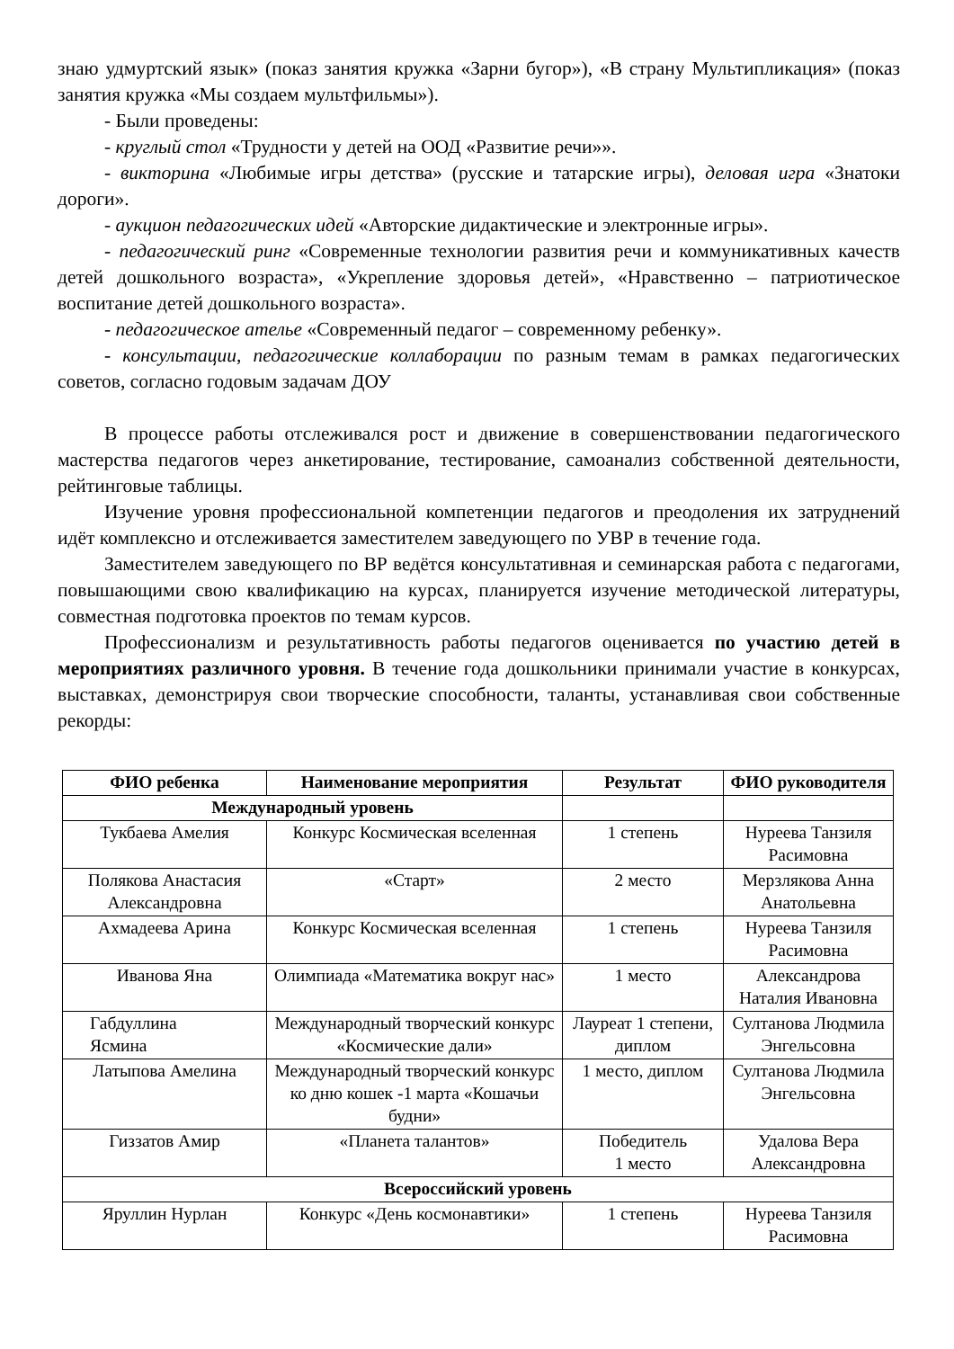знаю удмуртский язык» (показ занятия кружка «Зарни бугор»), «В страну Мультипликация» (показ занятия кружка «Мы создаем мультфильмы»).
- Были проведены:
- круглый стол «Трудности у детей на ООД «Развитие речи»».
- викторина «Любимые игры детства» (русские и татарские игры), деловая игра «Знатоки дороги».
- аукцион педагогических идей «Авторские дидактические и электронные игры».
- педагогический ринг «Современные технологии развития речи и коммуникативных качеств детей дошкольного возраста», «Укрепление здоровья детей», «Нравственно – патриотическое воспитание детей дошкольного возраста».
- педагогическое ателье «Современный педагог – современному ребенку».
- консультации, педагогические коллаборации по разным темам в рамках педагогических советов, согласно годовым задачам ДОУ
В процессе работы отслеживался рост и движение в совершенствовании педагогического мастерства педагогов через анкетирование, тестирование, самоанализ собственной деятельности, рейтинговые таблицы.
Изучение уровня профессиональной компетенции педагогов и преодоления их затруднений идёт комплексно и отслеживается заместителем заведующего по УВР в течение года.
Заместителем заведующего по ВР ведётся консультативная и семинарская работа с педагогами, повышающими свою квалификацию на курсах, планируется изучение методической литературы, совместная подготовка проектов по темам курсов.
Профессионализм и результативность работы педагогов оценивается по участию детей в мероприятиях различного уровня. В течение года дошкольники принимали участие в конкурсах, выставках, демонстрируя свои творческие способности, таланты, устанавливая свои собственные рекорды:
| ФИО ребенка | Наименование мероприятия | Результат | ФИО руководителя |
| --- | --- | --- | --- |
| Международный уровень | | | |
| Тукбаева Амелия | Конкурс Космическая вселенная | 1 степень | Нуреева Танзиля Расимовна |
| Полякова Анастасия Александровна | «Старт» | 2 место | Мерзлякова Анна Анатольевна |
| Ахмадеева Арина | Конкурс Космическая вселенная | 1 степень | Нуреева Танзиля Расимовна |
| Иванова Яна | Олимпиада «Математика вокруг нас» | 1 место | Александрова Наталия Ивановна |
| Габдуллина Ясмина | Международный творческий конкурс «Космические дали» | Лауреат 1 степени, диплом | Султанова Людмила Энгельсовна |
| Латыпова Амелина | Международный творческий конкурс ко дню кошек -1 марта «Кошачьи будни» | 1 место, диплом | Султанова Людмила Энгельсовна |
| Гиззатов Амир | «Планета талантов» | Победитель 1 место | Удалова Вера Александровна |
| Всероссийский уровень | | | |
| Яруллин Нурлан | Конкурс «День космонавтики» | 1 степень | Нуреева Танзиля Расимовна |